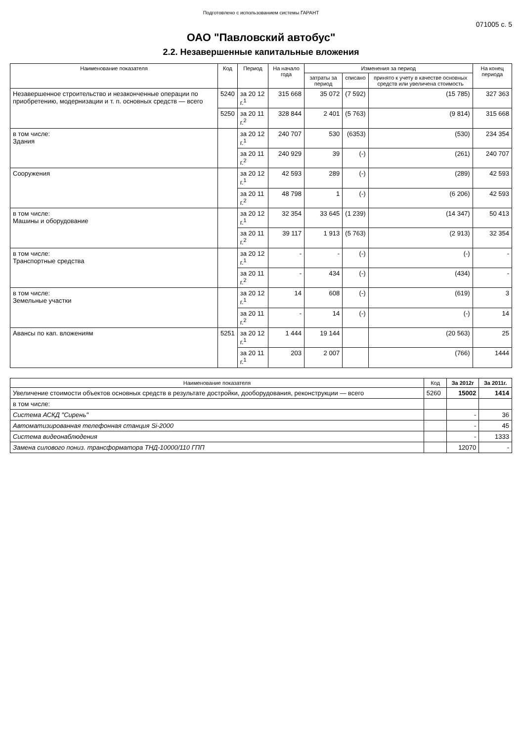Подготовлено с использованием системы ГАРАНТ
071005 с. 5
ОАО "Павловский автобус"
2.2. Незавершенные капитальные вложения
| Наименование показателя | Код | Период | На начало года | Изменения за период | | | На конец периода |
| --- | --- | --- | --- | --- | --- | --- | --- |
| | | | | затраты за период | списано | принято к учету в качестве основных средств или увеличена стоимость | |
| Незавершенное строительство и незаконченные операции по приобретению, модернизации и т. п. основных средств — всего | 5240 | за 20 12 г.<sup>1</sup> | 315 668 | 35 072 | (7 592) | (15 785) | 327 363 |
| | 5250 | за 20 11 г.<sup>2</sup> | 328 844 | 2 401 | (5 763) | (9 814) | 315 668 |
| в том числе: Здания | | за 20 12 г.<sup>1</sup> | 240 707 | 530 | (6353) | (530) | 234 354 |
| | | за 20 11 г.<sup>2</sup> | 240 929 | 39 | (-) | (261) | 240 707 |
| Сооружения | | за 20 12 г.<sup>1</sup> | 42 593 | 289 | (-) | (289) | 42 593 |
| | | за 20 11 г.<sup>2</sup> | 48 798 | 1 | (-) | (6 206) | 42 593 |
| в том числе: Машины и оборудование | | за 20 12 г.<sup>1</sup> | 32 354 | 33 645 | (1 239) | (14 347) | 50 413 |
| | | за 20 11 г.<sup>2</sup> | 39 117 | 1 913 | (5 763) | (2 913) | 32 354 |
| в том числе: Транспортные средства | | за 20 12 г.<sup>1</sup> | - | - | (-) | (-) | - |
| | | за 20 11 г.<sup>2</sup> | - | 434 | (-) | (434) | - |
| в том числе: Земельные участки | | за 20 12 г.<sup>1</sup> | 14 | 608 | (-) | (619) | 3 |
| | | за 20 11 г.<sup>2</sup> | - | 14 | (-) | (-) | 14 |
| Авансы по кап. вложениям | 5251 | за 20 12 г.<sup>1</sup> | 1 444 | 19 144 | | (20 563) | 25 |
| | | за 20 11 г.<sup>1</sup> | 203 | 2 007 | | (766) | 1444 |
| Наименование показателя | Код | За 2012г | За 2011г. |
| --- | --- | --- | --- |
| Увеличение стоимости объектов основных средств в результате достройки, дооборудования, реконструкции — всего | 5260 | 15002 | 1414 |
| в том числе: | | | |
| Система АСКД "Сирень" | | - | 36 |
| Автоматизированная телефонная станция Si-2000 | | - | 45 |
| Система видеонаблюдения | | - | 1333 |
| Замена силового пониз. трансформатора ТНД-10000/110 ГПП | | 12070 | - |